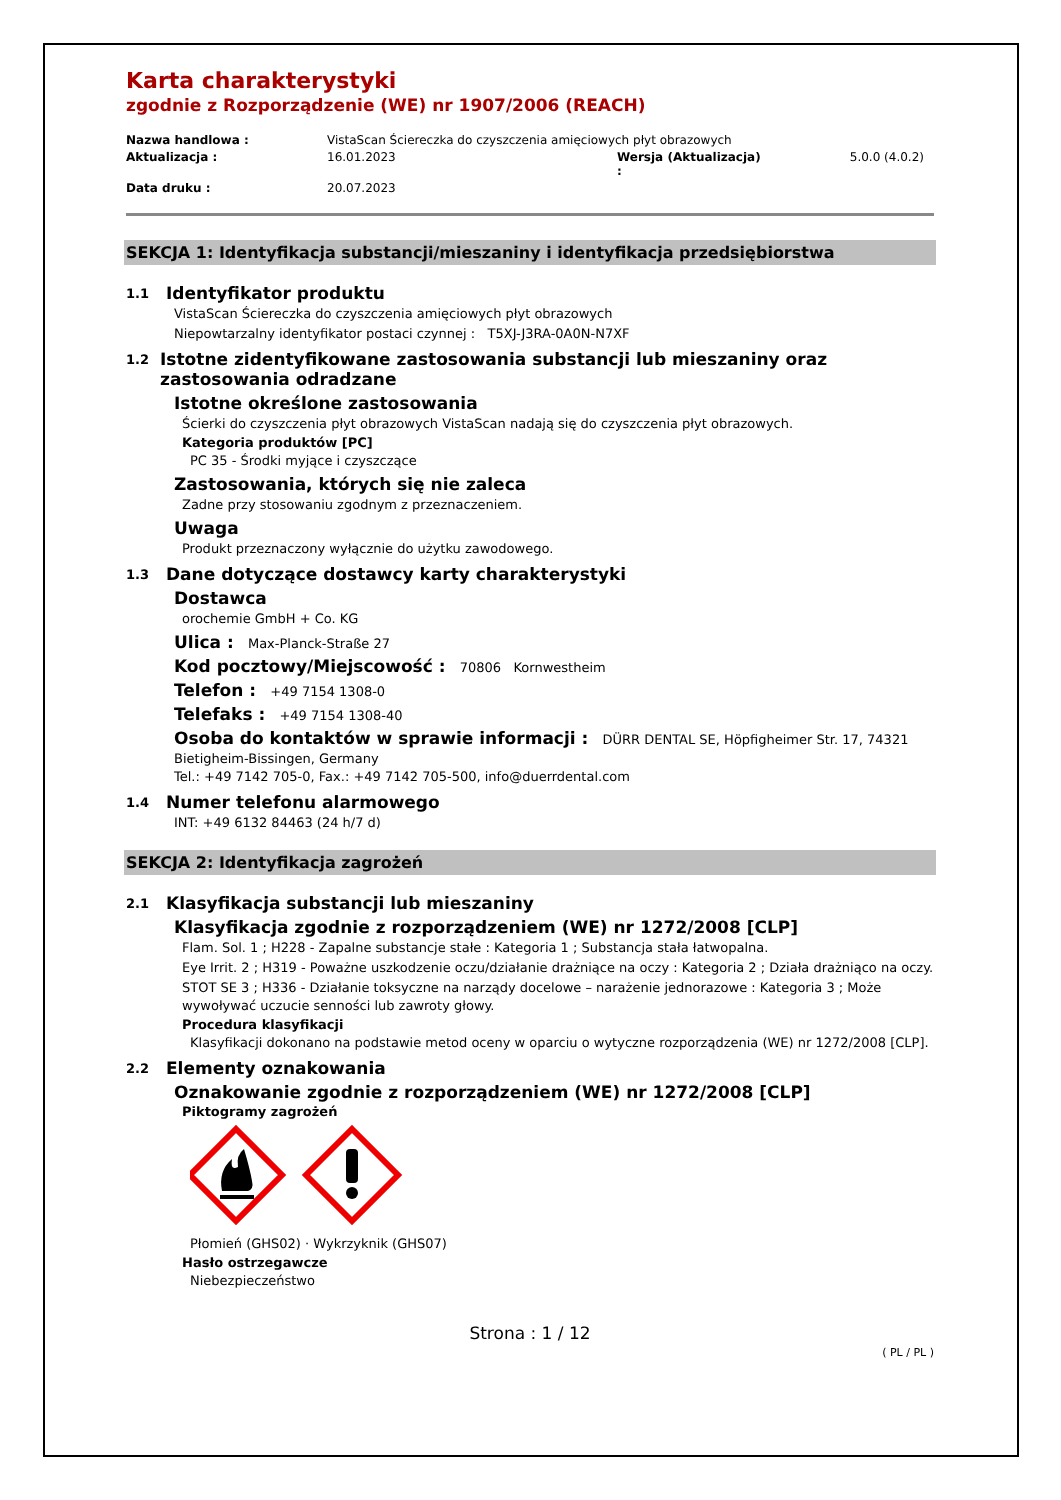Karta charakterystyki
zgodnie z Rozporządzenie (WE) nr 1907/2006 (REACH)
Nazwa handlowa : VistaScan Ściereczka do czyszczenia amięciowych płyt obrazowych Aktualizacja : 16.01.2023 Wersja (Aktualizacja) : 5.0.0 (4.0.2) Data druku : 20.07.2023
SEKCJA 1: Identyfikacja substancji/mieszaniny i identyfikacja przedsiębiorstwa
1.1 Identyfikator produktu
VistaScan Ściereczka do czyszczenia amięciowych płyt obrazowych
Niepowtarzalny identyfikator postaci czynnej : T5XJ-J3RA-0A0N-N7XF
1.2 Istotne zidentyfikowane zastosowania substancji lub mieszaniny oraz zastosowania odradzane
Istotne określone zastosowania
Ścierki do czyszczenia płyt obrazowych VistaScan nadają się do czyszczenia płyt obrazowych.
Kategoria produktów [PC]
PC 35 - Środki myjące i czyszczące
Zastosowania, których się nie zaleca
Zadne przy stosowaniu zgodnym z przeznaczeniem.
Uwaga
Produkt przeznaczony wyłącznie do użytku zawodowego.
1.3 Dane dotyczące dostawcy karty charakterystyki
Dostawca
orochemie GmbH + Co. KG
Ulica : Max-Planck-Straße 27
Kod pocztowy/Miejscowość : 70806 Kornwestheim
Telefon : +49 7154 1308-0
Telefaks : +49 7154 1308-40
Osoba do kontaktów w sprawie informacji : DÜRR DENTAL SE, Höpfigheimer Str. 17, 74321
Bietigheim-Bissingen, Germany
Tel.: +49 7142 705-0, Fax.: +49 7142 705-500, info@duerrdental.com
1.4 Numer telefonu alarmowego
INT: +49 6132 84463 (24 h/7 d)
SEKCJA 2: Identyfikacja zagrożeń
2.1 Klasyfikacja substancji lub mieszaniny
Klasyfikacja zgodnie z rozporządzeniem (WE) nr 1272/2008 [CLP]
Flam. Sol. 1 ; H228 - Zapalne substancje stałe : Kategoria 1 ; Substancja stała łatwopalna.
Eye Irrit. 2 ; H319 - Poważne uszkodzenie oczu/działanie drażniące na oczy : Kategoria 2 ; Działa drażniąco na oczy.
STOT SE 3 ; H336 - Działanie toksyczne na narządy docelowe – narażenie jednorazowe : Kategoria 3 ; Może wywoływać uczucie senności lub zawroty głowy.
Procedura klasyfikacji
Klasyfikacji dokonano na podstawie metod oceny w oparciu o wytyczne rozporządzenia (WE) nr 1272/2008 [CLP].
2.2 Elementy oznakowania
Oznakowanie zgodnie z rozporządzeniem (WE) nr 1272/2008 [CLP]
Piktogramy zagrożeń
Płomień (GHS02) · Wykrzyknik (GHS07)
Hasło ostrzegawcze
Niebezpieczeństwo
Strona : 1 / 12
( PL / PL )